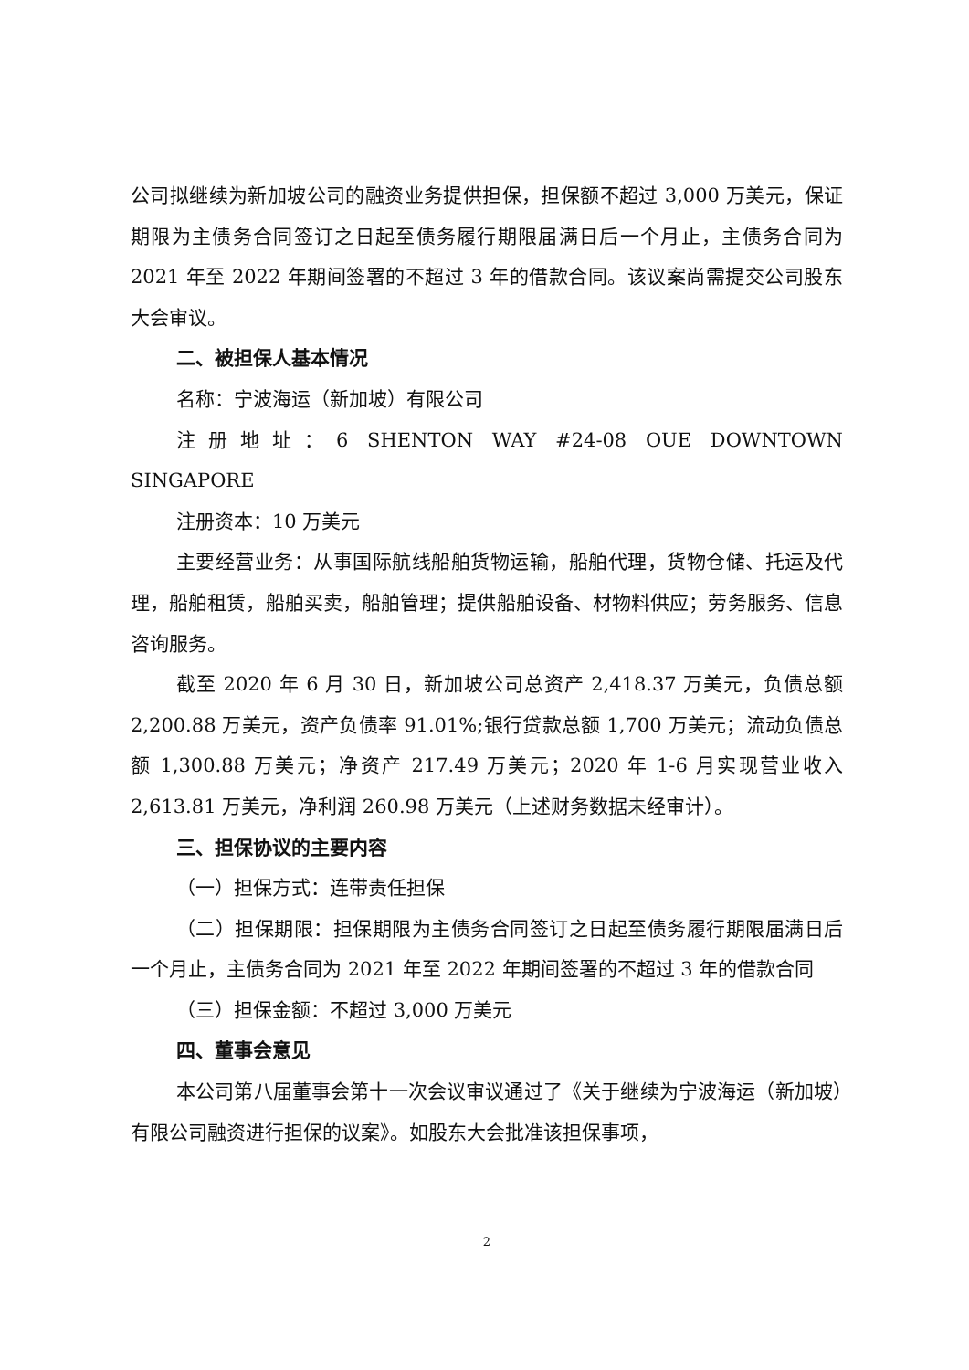公司拟继续为新加坡公司的融资业务提供担保，担保额不超过 3,000 万美元，保证期限为主债务合同签订之日起至债务履行期限届满日后一个月止，主债务合同为 2021 年至 2022 年期间签署的不超过 3 年的借款合同。该议案尚需提交公司股东大会审议。
二、被担保人基本情况
名称：宁波海运（新加坡）有限公司
注册地址：6 SHENTON WAY #24-08 OUE DOWNTOWN SINGAPORE
注册资本：10 万美元
主要经营业务：从事国际航线船舶货物运输，船舶代理，货物仓储、托运及代理，船舶租赁，船舶买卖，船舶管理；提供船舶设备、材物料供应；劳务服务、信息咨询服务。
截至 2020 年 6 月 30 日，新加坡公司总资产 2,418.37 万美元，负债总额 2,200.88 万美元，资产负债率 91.01%;银行贷款总额 1,700 万美元；流动负债总额 1,300.88 万美元；净资产 217.49 万美元；2020 年 1-6 月实现营业收入 2,613.81 万美元，净利润 260.98 万美元（上述财务数据未经审计）。
三、担保协议的主要内容
（一）担保方式：连带责任担保
（二）担保期限：担保期限为主债务合同签订之日起至债务履行期限届满日后一个月止，主债务合同为 2021 年至 2022 年期间签署的不超过 3 年的借款合同
（三）担保金额：不超过 3,000 万美元
四、董事会意见
本公司第八届董事会第十一次会议审议通过了《关于继续为宁波海运（新加坡）有限公司融资进行担保的议案》。如股东大会批准该担保事项，
2